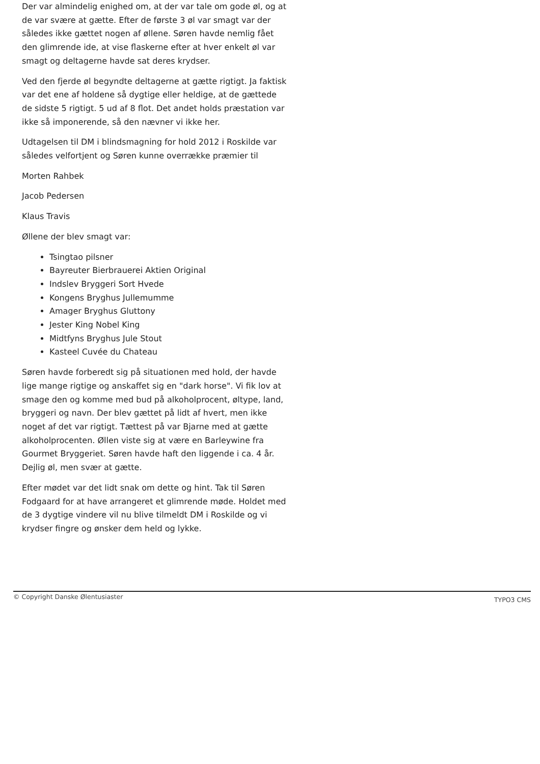Der var almindelig enighed om, at der var tale om gode øl, og at de var svære at gætte. Efter de første 3 øl var smagt var der således ikke gættet nogen af øllene. Søren havde nemlig fået den glimrende ide, at vise flaskerne efter at hver enkelt øl var smagt og deltagerne havde sat deres krydser.
Ved den fjerde øl begyndte deltagerne at gætte rigtigt. Ja faktisk var det ene af holdene så dygtige eller heldige, at de gættede de sidste 5 rigtigt. 5 ud af 8 flot. Det andet holds præstation var ikke så imponerende, så den nævner vi ikke her.
Udtagelsen til DM i blindsmagning for hold 2012 i Roskilde var således velfortjent og Søren kunne overrække præmier til
Morten Rahbek
Jacob Pedersen
Klaus Travis
Øllene der blev smagt var:
Tsingtao pilsner
Bayreuter Bierbrauerei Aktien Original
Indslev Bryggeri Sort Hvede
Kongens Bryghus Jullemumme
Amager Bryghus Gluttony
Jester King Nobel King
Midtfyns Bryghus Jule Stout
Kasteel Cuvée du Chateau
Søren havde forberedt sig på situationen med hold, der havde lige mange rigtige og anskaffet sig en "dark horse". Vi fik lov at smage den og komme med bud på alkoholprocent, øltype, land, bryggeri og navn. Der blev gættet på lidt af hvert, men ikke noget af det var rigtigt. Tættest på var Bjarne med at gætte alkoholprocenten. Øllen viste sig at være en Barleywine fra Gourmet Bryggeriet. Søren havde haft den liggende i ca. 4 år. Dejlig øl, men svær at gætte.
Efter mødet var det lidt snak om dette og hint. Tak til Søren Fodgaard for at have arrangeret et glimrende møde. Holdet med de 3 dygtige vindere vil nu blive tilmeldt DM i Roskilde og vi krydser fingre og ønsker dem held og lykke.
© Copyright Danske Ølentusiaster TYPO3 CMS